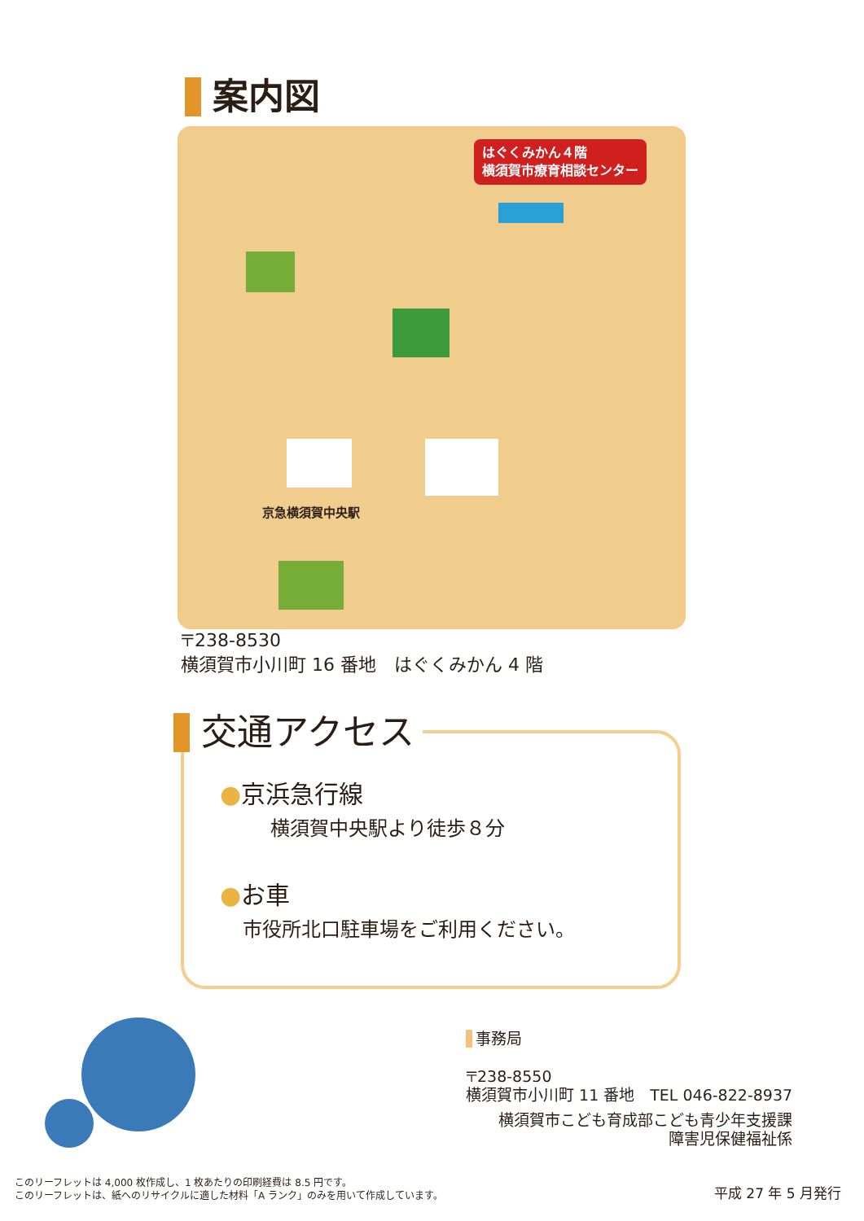案内図
はぐくみかん４階
横須賀市療育相談センター
京急横須賀中央駅
〒238-8530
横須賀市小川町 16 番地　はぐくみかん 4 階
交通アクセス
●京浜急行線
横須賀中央駅より徒歩８分
●お車
市役所北口駐車場をご利用ください。
事務局
〒238-8550
横須賀市小川町 11 番地　TEL 046-822-8937
横須賀市こども育成部こども青少年支援課
障害児保健福祉係
このリーフレットは 4,000 枚作成し、1 枚あたりの印刷経費は 8.5 円です。
このリーフレットは、紙へのリサイクルに適した材料「A ランク」のみを用いて作成しています。
平成 27 年 5 月発行